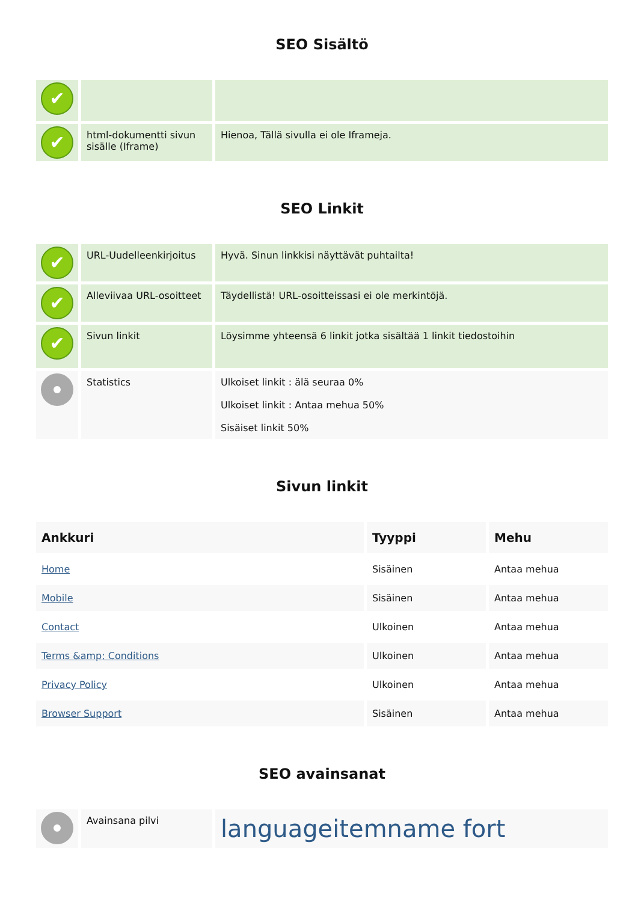SEO Sisältö
| ✔ | | |
| ✔ | html-dokumentti sivun sisälle (Iframe) | Hienoa, Tällä sivulla ei ole Iframeja. |
SEO Linkit
| ✔ | URL-Uudelleenkirjoitus | Hyvä. Sinun linkkisi näyttävät puhtailta! |
| ✔ | Alleviivaa URL-osoitteet | Täydellistä! URL-osoitteissasi ei ole merkintöjä. |
| ✔ | Sivun linkit | Löysimme yhteensä 6 linkit jotka sisältää 1 linkit tiedostoihin |
| | Statistics | Ulkoiset linkit : älä seuraa 0% Ulkoiset linkit : Antaa mehua 50% Sisäiset linkit 50% |
Sivun linkit
| Ankkuri | Tyyppi | Mehu |
| --- | --- | --- |
| Home | Sisäinen | Antaa mehua |
| Mobile | Sisäinen | Antaa mehua |
| Contact | Ulkoinen | Antaa mehua |
| Terms &amp; Conditions | Ulkoinen | Antaa mehua |
| Privacy Policy | Ulkoinen | Antaa mehua |
| Browser Support | Sisäinen | Antaa mehua |
SEO avainsanat
| | Avainsana pilvi | languageitemname fort |